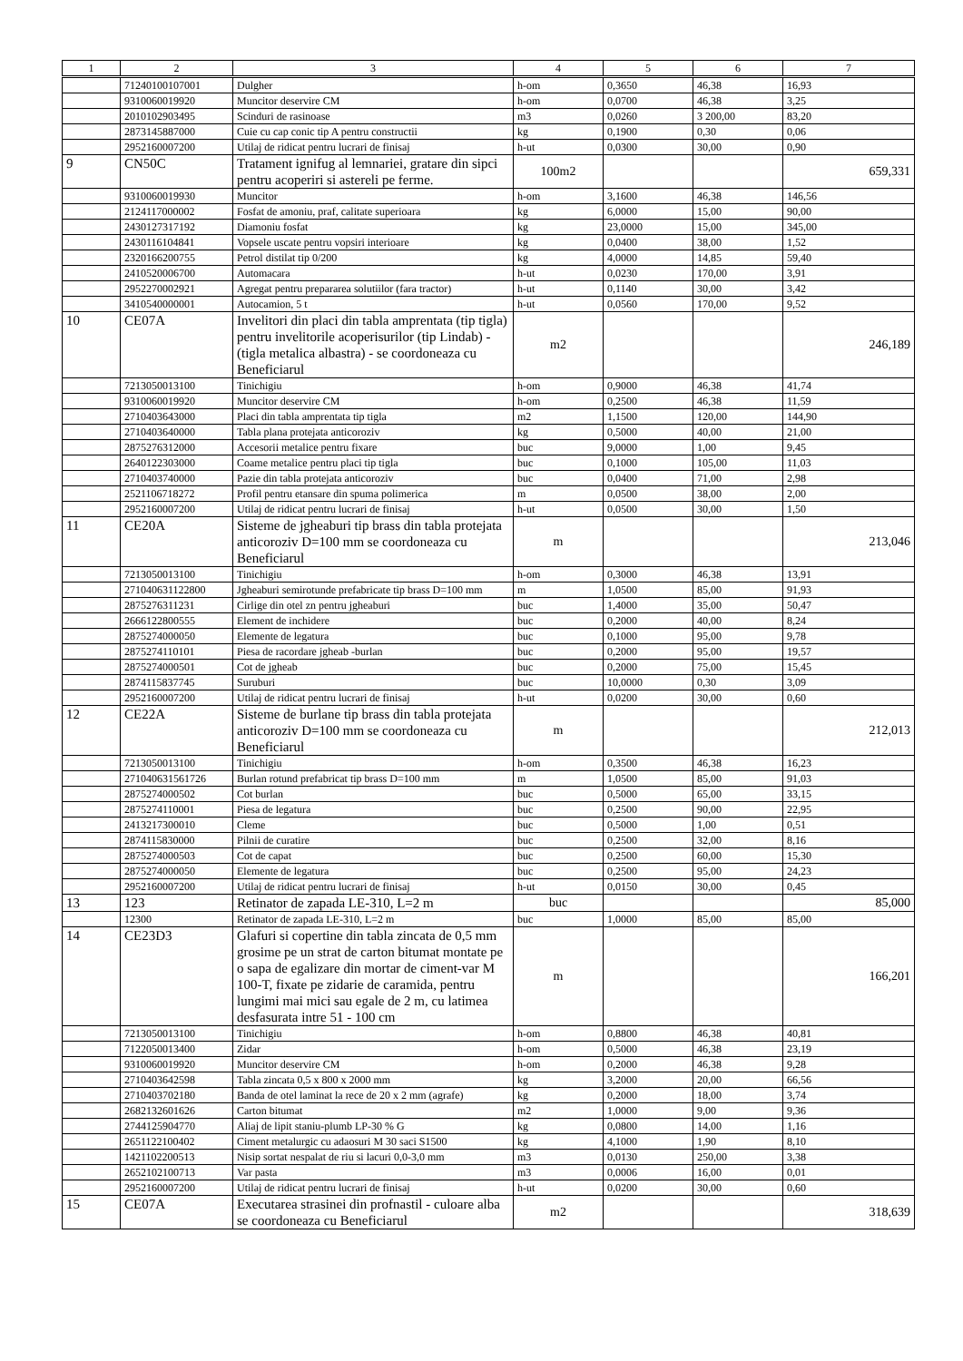| 1 | 2 | 3 | 4 | 5 | 6 | 7 |
| --- | --- | --- | --- | --- | --- | --- |
| | 71240100107001 | Dulgher | h-om | 0,3650 | 46,38 | 16,93 |
| | 9310060019920 | Muncitor deservire CM | h-om | 0,0700 | 46,38 | 3,25 |
| | 2010102903495 | Scinduri de rasinoase | m3 | 0,0260 | 3 200,00 | 83,20 |
| | 2873145887000 | Cuie cu cap conic tip A pentru constructii | kg | 0,1900 | 0,30 | 0,06 |
| | 2952160007200 | Utilaj de ridicat pentru lucrari de finisaj | h-ut | 0,0300 | 30,00 | 0,90 |
| 9 | CN50C | Tratament ignifug al lemnariei, gratare din sipci pentru acoperiri si astereli pe ferme. | 100m2 | | | 659,331 |
| | 9310060019930 | Muncitor | h-om | 3,1600 | 46,38 | 146,56 |
| | 2124117000002 | Fosfat de amoniu, praf, calitate superioara | kg | 6,0000 | 15,00 | 90,00 |
| | 2430127317192 | Diamoniu fosfat | kg | 23,0000 | 15,00 | 345,00 |
| | 2430116104841 | Vopsele uscate pentru vopsiri interioare | kg | 0,0400 | 38,00 | 1,52 |
| | 2320166200755 | Petrol distilat tip 0/200 | kg | 4,0000 | 14,85 | 59,40 |
| | 2410520006700 | Automacara | h-ut | 0,0230 | 170,00 | 3,91 |
| | 2952270002921 | Agregat pentru prepararea solutiilor (fara tractor) | h-ut | 0,1140 | 30,00 | 3,42 |
| | 3410540000001 | Autocamion, 5 t | h-ut | 0,0560 | 170,00 | 9,52 |
| 10 | CE07A | Invelitori din placi din tabla amprentata (tip tigla) pentru invelitorile acoperisurilor (tip Lindab) - (tigla metalica albastra) - se coordoneaza cu Beneficiarul | m2 | | | 246,189 |
| | 7213050013100 | Tinichigiu | h-om | 0,9000 | 46,38 | 41,74 |
| | 9310060019920 | Muncitor deservire CM | h-om | 0,2500 | 46,38 | 11,59 |
| | 2710403643000 | Placi din tabla amprentata tip tigla | m2 | 1,1500 | 120,00 | 144,90 |
| | 2710403640000 | Tabla plana protejata anticoroziv | kg | 0,5000 | 40,00 | 21,00 |
| | 2875276312000 | Accesorii metalice pentru fixare | buc | 9,0000 | 1,00 | 9,45 |
| | 2640122303000 | Coame metalice pentru placi tip tigla | buc | 0,1000 | 105,00 | 11,03 |
| | 2710403740000 | Pazie din tabla protejata anticoroziv | buc | 0,0400 | 71,00 | 2,98 |
| | 2521106718272 | Profil pentru etansare din spuma polimerica | m | 0,0500 | 38,00 | 2,00 |
| | 2952160007200 | Utilaj de ridicat pentru lucrari de finisaj | h-ut | 0,0500 | 30,00 | 1,50 |
| 11 | CE20A | Sisteme de jgheaburi tip brass din tabla protejata anticoroziv D=100 mm se coordoneaza cu Beneficiarul | m | | | 213,046 |
| | 7213050013100 | Tinichigiu | h-om | 0,3000 | 46,38 | 13,91 |
| | 271040631122800 | Jgheaburi semirotunde prefabricate tip brass D=100 mm | m | 1,0500 | 85,00 | 91,93 |
| | 2875276311231 | Cirlige din otel zn pentru jgheaburi | buc | 1,4000 | 35,00 | 50,47 |
| | 2666122800555 | Element de inchidere | buc | 0,2000 | 40,00 | 8,24 |
| | 2875274000050 | Elemente de legatura | buc | 0,1000 | 95,00 | 9,78 |
| | 2875274110101 | Piesa de racordare jgheab -burlan | buc | 0,2000 | 95,00 | 19,57 |
| | 2875274000501 | Cot de jgheab | buc | 0,2000 | 75,00 | 15,45 |
| | 2874115837745 | Suruburi | buc | 10,0000 | 0,30 | 3,09 |
| | 2952160007200 | Utilaj de ridicat pentru lucrari de finisaj | h-ut | 0,0200 | 30,00 | 0,60 |
| 12 | CE22A | Sisteme de burlane tip brass din tabla protejata anticoroziv D=100 mm se coordoneaza cu Beneficiarul | m | | | 212,013 |
| | 7213050013100 | Tinichigiu | h-om | 0,3500 | 46,38 | 16,23 |
| | 271040631561726 | Burlan rotund prefabricat tip brass D=100 mm | m | 1,0500 | 85,00 | 91,03 |
| | 2875274000502 | Cot burlan | buc | 0,5000 | 65,00 | 33,15 |
| | 2875274110001 | Piesa de legatura | buc | 0,2500 | 90,00 | 22,95 |
| | 2413217300010 | Cleme | buc | 0,5000 | 1,00 | 0,51 |
| | 2874115830000 | Pilnii de curatire | buc | 0,2500 | 32,00 | 8,16 |
| | 2875274000503 | Cot de capat | buc | 0,2500 | 60,00 | 15,30 |
| | 2875274000050 | Elemente de legatura | buc | 0,2500 | 95,00 | 24,23 |
| | 2952160007200 | Utilaj de ridicat pentru lucrari de finisaj | h-ut | 0,0150 | 30,00 | 0,45 |
| 13 | 123 | Retinator de zapada LE-310, L=2 m | buc | | | 85,000 |
| | 12300 | Retinator de zapada LE-310, L=2 m | buc | 1,0000 | 85,00 | 85,00 |
| 14 | CE23D3 | Glafuri si copertine din tabla zincata de 0,5 mm grosime pe un strat de carton bitumat montate pe o sapa de egalizare din mortar de ciment-var M 100-T, fixate pe zidarie de caramida, pentru lungimi mai mici sau egale de 2 m, cu latimea desfasurata intre 51 - 100 cm | m | | | 166,201 |
| | 7213050013100 | Tinichigiu | h-om | 0,8800 | 46,38 | 40,81 |
| | 7122050013400 | Zidar | h-om | 0,5000 | 46,38 | 23,19 |
| | 9310060019920 | Muncitor deservire CM | h-om | 0,2000 | 46,38 | 9,28 |
| | 2710403642598 | Tabla zincata 0,5 x 800 x 2000 mm | kg | 3,2000 | 20,00 | 66,56 |
| | 2710403702180 | Banda de otel laminat la rece de 20 x 2 mm (agrafe) | kg | 0,2000 | 18,00 | 3,74 |
| | 2682132601626 | Carton bitumat | m2 | 1,0000 | 9,00 | 9,36 |
| | 2744125904770 | Aliaj de lipit staniu-plumb LP-30 % G | kg | 0,0800 | 14,00 | 1,16 |
| | 2651122100402 | Ciment metalurgic cu adaosuri M 30 saci S1500 | kg | 4,1000 | 1,90 | 8,10 |
| | 1421102200513 | Nisip sortat nespalat de riu si lacuri 0,0-3,0 mm | m3 | 0,0130 | 250,00 | 3,38 |
| | 2652102100713 | Var pasta | m3 | 0,0006 | 16,00 | 0,01 |
| | 2952160007200 | Utilaj de ridicat pentru lucrari de finisaj | h-ut | 0,0200 | 30,00 | 0,60 |
| 15 | CE07A | Executarea strasinei din profnastil - culoare alba se coordoneaza cu Beneficiarul | m2 | | | 318,639 |